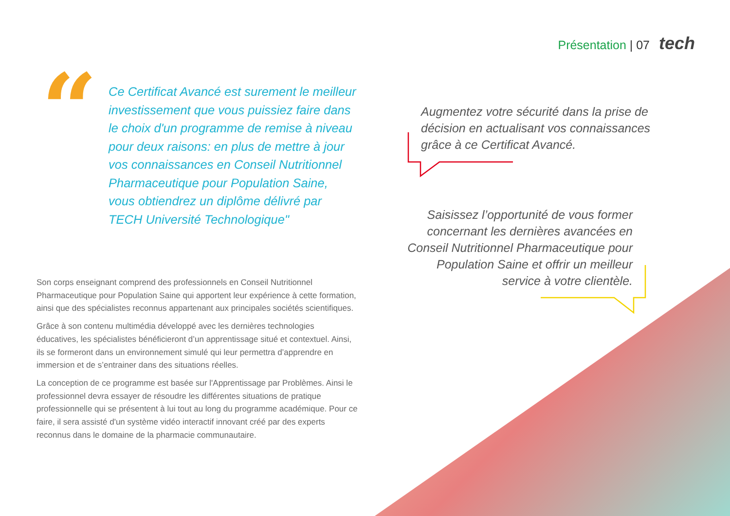Présentation | 07 tech
“
Ce Certificat Avancé est surement le meilleur investissement que vous puissiez faire dans le choix d'un programme de remise à niveau pour deux raisons: en plus de mettre à jour vos connaissances en Conseil Nutritionnel Pharmaceutique pour Population Saine, vous obtiendrez un diplôme délivré par TECH Université Technologique"
Son corps enseignant comprend des professionnels en Conseil Nutritionnel Pharmaceutique pour Population Saine qui apportent leur expérience à cette formation, ainsi que des spécialistes reconnus appartenant aux principales sociétés scientifiques.
Grâce à son contenu multimédia développé avec les dernières technologies éducatives, les spécialistes bénéficieront d’un apprentissage situé et contextuel. Ainsi, ils se formeront dans un environnement simulé qui leur permettra d’apprendre en immersion et de s’entrainer dans des situations réelles.
La conception de ce programme est basée sur l'Apprentissage par Problèmes. Ainsi le professionnel devra essayer de résoudre les différentes situations de pratique professionnelle qui se présentent à lui tout au long du programme académique. Pour ce faire, il sera assisté d'un système vidéo interactif innovant créé par des experts reconnus dans le domaine de la pharmacie communautaire.
Augmentez votre sécurité dans la prise de décision en actualisant vos connaissances grâce à ce Certificat Avancé.
Saisissez l’opportunité de vous former concernant les dernières avancées en Conseil Nutritionnel Pharmaceutique pour Population Saine et offrir un meilleur service à votre clientèle.